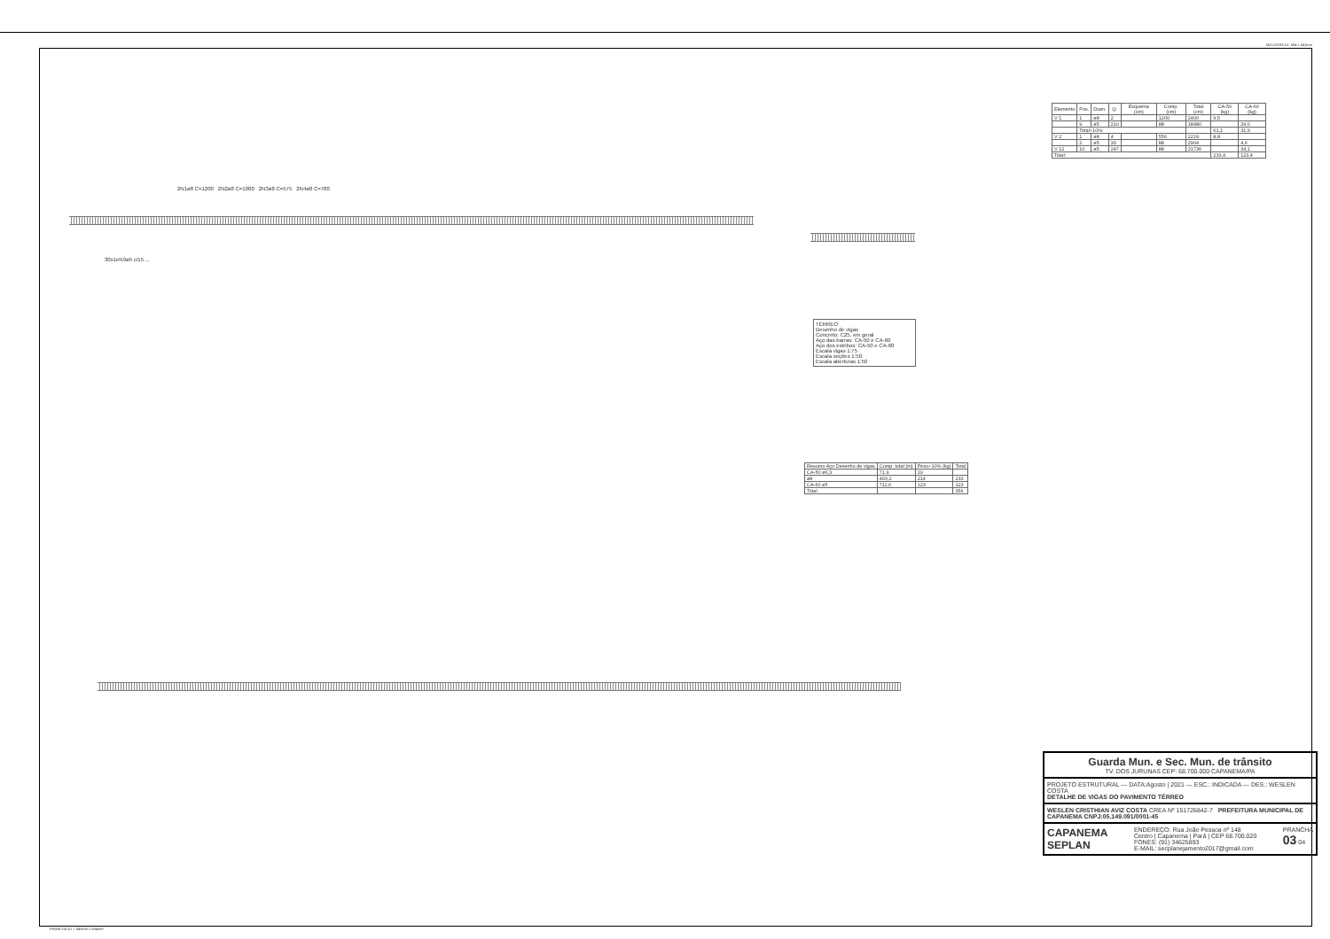MOLDURA A1: 584 x 841mm
2N1ø8 C=1200 2N2ø8 C=1000 2N3ø8 C=575 2N4ø8 C=780
30x1eN9ø5 c/15 ...
TÉRREO
Desenho de vigas
Concreto: C25, em geral
Aço das barras: CA-50 e CA-60
Aço dos estribos: CA-50 e CA-60
Escala vigas 1:75
Escala seções 1:50
Escala aberturas 1:50
| Resumo Aço Desenho de vigas | Comp. total (m) | Peso+10% (kg) | Total |
| --- | --- | --- | --- |
| CA-50 ø6,3 | 71,9 | 19 | |
| ø8 | 493,2 | 214 | 233 |
| CA-60 ø5 | 711,0 | 123 | 123 |
| Total | | | 356 |
| Elemento | Pos. | Diam. | Q. | Esquema (cm) | Comp. (cm) | Total (cm) | CA-50 (kg) | CA-60 (kg) |
| --- | --- | --- | --- | --- | --- | --- | --- | --- |
| V 1 | 1 | ø8 | 2 | | 1200 | 2400 | 9,5 | |
| | 9 | ø5 | 210 | | 88 | 18480 | | 29,0 |
| | Total+10%: | | | | | | 61,1 | 31,9 |
| V 2 | 1 | ø8 | 4 | | 556 | 2224 | 8,8 | |
| | 2 | ø5 | 33 | | 88 | 2904 | | 4,6 |
| V 12 | 10 | ø5 | 247 | | 88 | 21736 | | 34,1 |
| Total: | | | | | | | 233,4 | 123,4 |
Guarda Mun. e Sec. Mun. de trânsito
TV. DOS JURUNAS CEP: 68.700.000 CAPANEMA/PA
PROJETO ESTRUTURAL — DATA:Agosto | 2021 — ESC.: INDICADA — DES.: WESLEN COSTA
DETALHE DE VIGAS DO PAVIMENTO TÉRREO
WESLEN CRISTHIAN AVIZ COSTA CREA Nº 151726842-7 PREFEITURA MUNICIPAL DE CAPANEMA CNPJ:05.149.091/0001-45
CAPANEMA
SEPLAN ENDEREÇO: Rua João Pessoa nº 148
Centro | Capanema | Pará | CEP 68.700.020
FONES: (91) 34625893
E-MAIL: secplanejamento2017@gmail.com PRANCHA
03 04
PRANCHA A1 = 840mm x 594mm